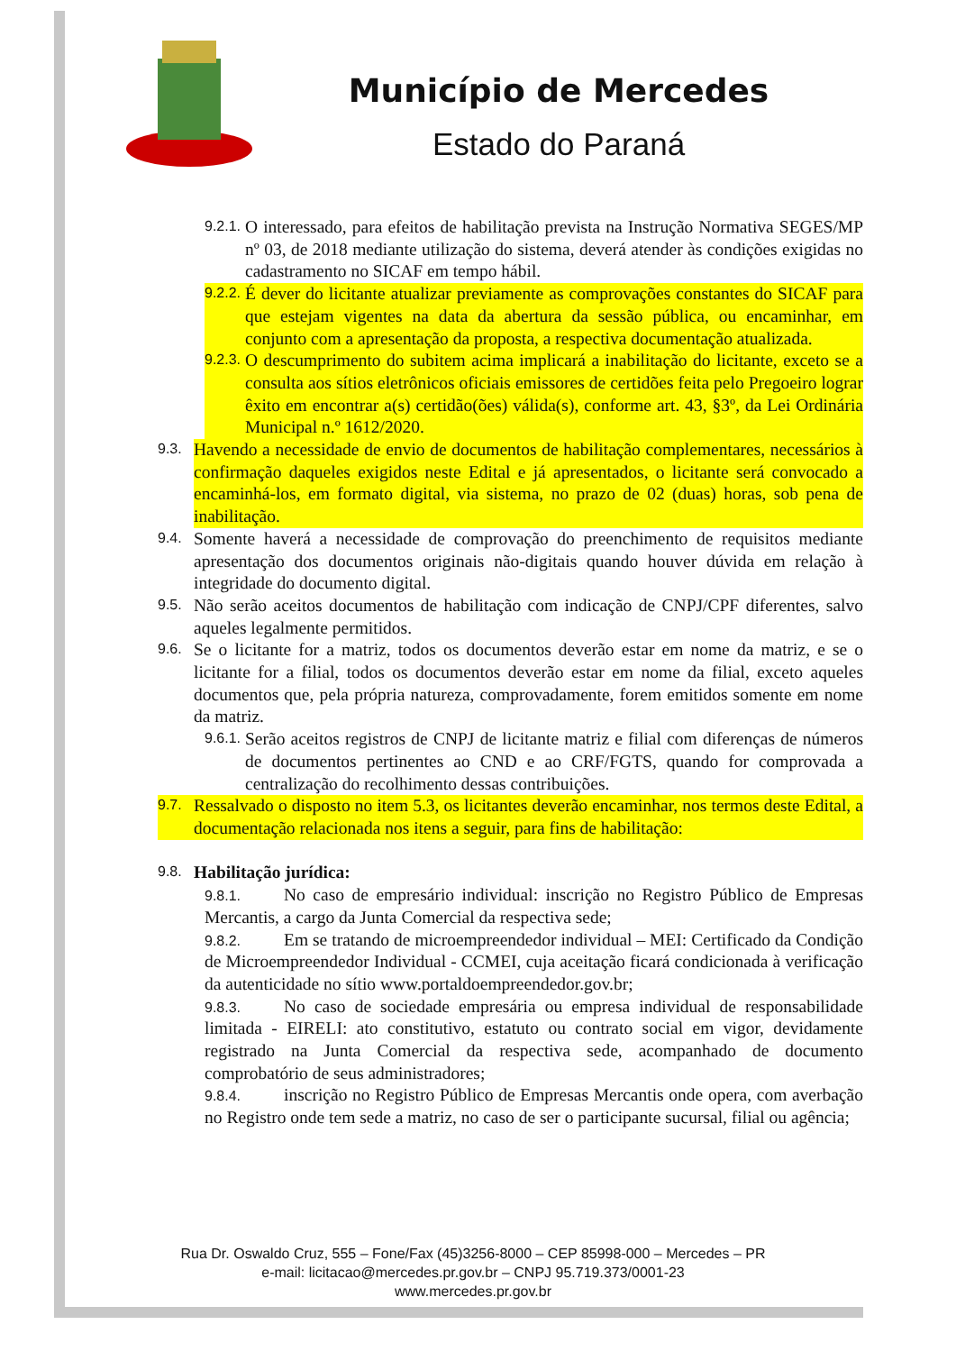Município de Mercedes
Estado do Paraná
9.2.1.
O interessado, para efeitos de habilitação prevista na Instrução Normativa SEGES/MP nº 03, de 2018 mediante utilização do sistema, deverá atender às condições exigidas no cadastramento no SICAF em tempo hábil.
9.2.2.
É dever do licitante atualizar previamente as comprovações constantes do SICAF para que estejam vigentes na data da abertura da sessão pública, ou encaminhar, em conjunto com a apresentação da proposta, a respectiva documentação atualizada.
9.2.3.
O descumprimento do subitem acima implicará a inabilitação do licitante, exceto se a consulta aos sítios eletrônicos oficiais emissores de certidões feita pelo Pregoeiro lograr êxito em encontrar a(s) certidão(ões) válida(s), conforme art. 43, §3º, da Lei Ordinária Municipal n.º 1612/2020.
9.3.
Havendo a necessidade de envio de documentos de habilitação complementares, necessários à confirmação daqueles exigidos neste Edital e já apresentados, o licitante será convocado a encaminhá-los, em formato digital, via sistema, no prazo de 02 (duas) horas, sob pena de inabilitação.
9.4.
Somente haverá a necessidade de comprovação do preenchimento de requisitos mediante apresentação dos documentos originais não-digitais quando houver dúvida em relação à integridade do documento digital.
9.5.
Não serão aceitos documentos de habilitação com indicação de CNPJ/CPF diferentes, salvo aqueles legalmente permitidos.
9.6.
Se o licitante for a matriz, todos os documentos deverão estar em nome da matriz, e se o licitante for a filial, todos os documentos deverão estar em nome da filial, exceto aqueles documentos que, pela própria natureza, comprovadamente, forem emitidos somente em nome da matriz.
9.6.1.
Serão aceitos registros de CNPJ de licitante matriz e filial com diferenças de números de documentos pertinentes ao CND e ao CRF/FGTS, quando for comprovada a centralização do recolhimento dessas contribuições.
9.7.
Ressalvado o disposto no item 5.3, os licitantes deverão encaminhar, nos termos deste Edital, a documentação relacionada nos itens a seguir, para fins de habilitação:
9.8.
Habilitação jurídica:
9.8.1. No caso de empresário individual: inscrição no Registro Público de Empresas Mercantis, a cargo da Junta Comercial da respectiva sede;
9.8.2. Em se tratando de microempreendedor individual – MEI: Certificado da Condição de Microempreendedor Individual - CCMEI, cuja aceitação ficará condicionada à verificação da autenticidade no sítio www.portaldoempreendedor.gov.br;
9.8.3. No caso de sociedade empresária ou empresa individual de responsabilidade limitada - EIRELI: ato constitutivo, estatuto ou contrato social em vigor, devidamente registrado na Junta Comercial da respectiva sede, acompanhado de documento comprobatório de seus administradores;
9.8.4. inscrição no Registro Público de Empresas Mercantis onde opera, com averbação no Registro onde tem sede a matriz, no caso de ser o participante sucursal, filial ou agência;
Rua Dr. Oswaldo Cruz, 555 – Fone/Fax (45)3256-8000 – CEP 85998-000 – Mercedes – PR
e-mail: licitacao@mercedes.pr.gov.br – CNPJ 95.719.373/0001-23
www.mercedes.pr.gov.br